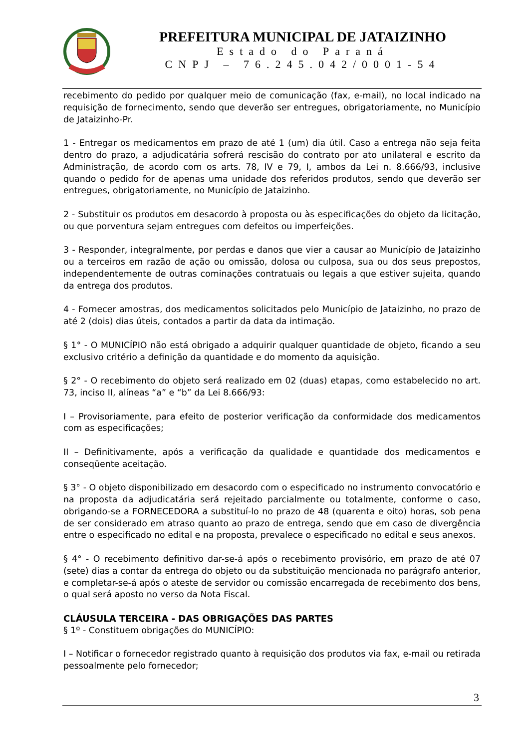PREFEITURA MUNICIPAL DE JATAIZINHO
Estado do Paraná
CNPJ – 76.245.042/0001-54
recebimento do pedido por qualquer meio de comunicação (fax, e-mail), no local indicado na requisição de fornecimento, sendo que deverão ser entregues, obrigatoriamente, no Município de Jataizinho-Pr.
1 - Entregar os medicamentos em prazo de até 1 (um) dia útil. Caso a entrega não seja feita dentro do prazo, a adjudicatária sofrerá rescisão do contrato por ato unilateral e escrito da Administração, de acordo com os arts. 78, IV e 79, I, ambos da Lei n. 8.666/93, inclusive quando o pedido for de apenas uma unidade dos referidos produtos, sendo que deverão ser entregues, obrigatoriamente, no Município de Jataizinho.
2 - Substituir os produtos em desacordo à proposta ou às especificações do objeto da licitação, ou que porventura sejam entregues com defeitos ou imperfeições.
3 - Responder, integralmente, por perdas e danos que vier a causar ao Município de Jataizinho ou a terceiros em razão de ação ou omissão, dolosa ou culposa, sua ou dos seus prepostos, independentemente de outras cominações contratuais ou legais a que estiver sujeita, quando da entrega dos produtos.
4 - Fornecer amostras, dos medicamentos solicitados pelo Município de Jataizinho, no prazo de até 2 (dois) dias úteis, contados a partir da data da intimação.
§ 1° - O MUNICÍPIO não está obrigado a adquirir qualquer quantidade de objeto, ficando a seu exclusivo critério a definição da quantidade e do momento da aquisição.
§ 2° - O recebimento do objeto será realizado em 02 (duas) etapas, como estabelecido no art. 73, inciso II, alíneas “a” e “b” da Lei 8.666/93:
I – Provisoriamente, para efeito de posterior verificação da conformidade dos medicamentos com as especificações;
II – Definitivamente, após a verificação da qualidade e quantidade dos medicamentos e conseqüente aceitação.
§ 3° - O objeto disponibilizado em desacordo com o especificado no instrumento convocatório e na proposta da adjudicatária será rejeitado parcialmente ou totalmente, conforme o caso, obrigando-se a FORNECEDORA a substituí-lo no prazo de 48 (quarenta e oito) horas, sob pena de ser considerado em atraso quanto ao prazo de entrega, sendo que em caso de divergência entre o especificado no edital e na proposta, prevalece o especificado no edital e seus anexos.
§ 4° - O recebimento definitivo dar-se-á após o recebimento provisório, em prazo de até 07 (sete) dias a contar da entrega do objeto ou da substituição mencionada no parágrafo anterior, e completar-se-á após o ateste de servidor ou comissão encarregada de recebimento dos bens, o qual será aposto no verso da Nota Fiscal.
CLÁUSULA TERCEIRA - DAS OBRIGAÇÕES DAS PARTES
§ 1º - Constituem obrigações do MUNICÍPIO:
I – Notificar o fornecedor registrado quanto à requisição dos produtos via fax, e-mail ou retirada pessoalmente pelo fornecedor;
3